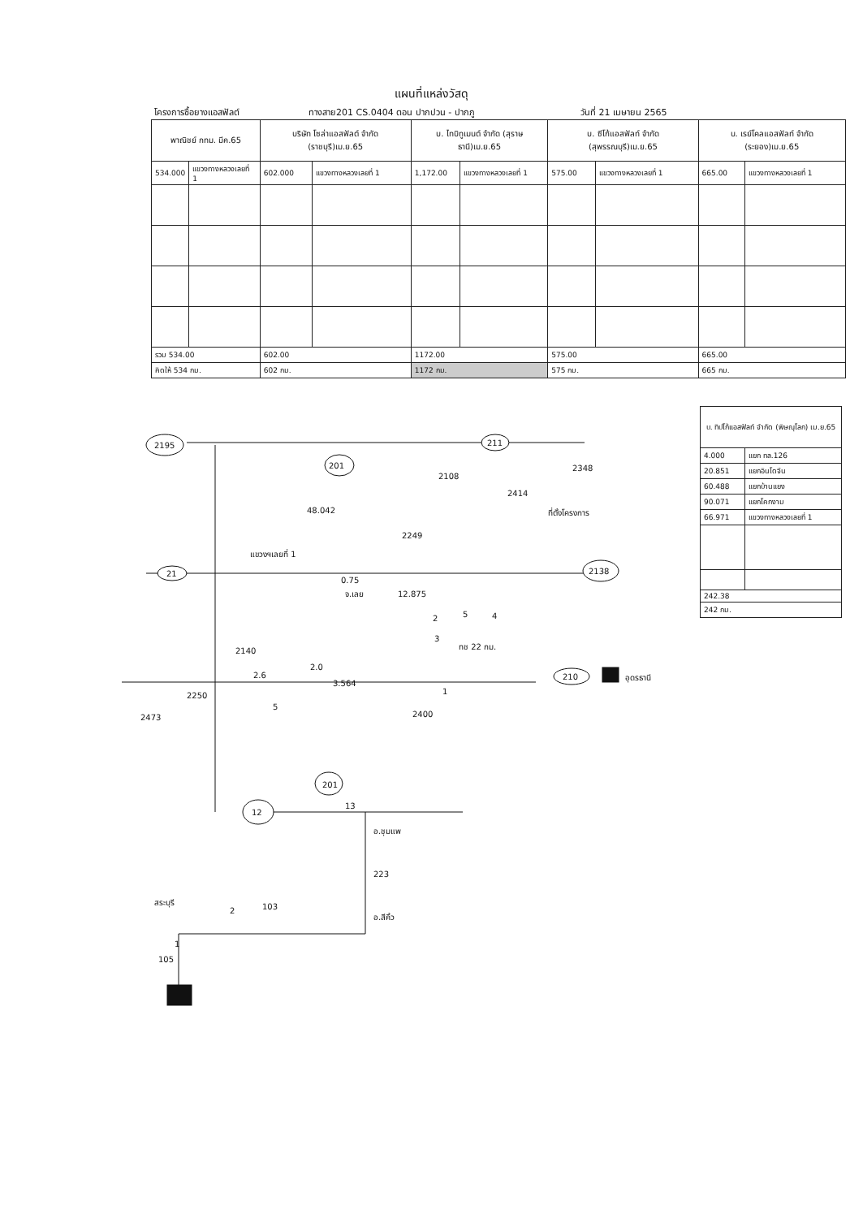แผนที่แหล่งวัสดุ
โครงการซื้อยางแอสฟัลต์ ทางสาย201 CS.0404 ตอน ปากปวน - ปากภู วันที่ 21 เมษายน 2565
| พาณิชย์ กทม. มีค.65 | | บริษัท โซล่าแอสฟัลต์ จำกัด (ราชบุรี)เม.ย.65 | | บ. ไทบิทูเมนต์ จำกัด (สุราษธานี)เม.ย.65 | | บ. ซีโก้แอสฟัลท์ จำกัด (สุพรรณบุรี)เม.ย.65 | | บ. เรย์โคลแอสฟัลท์ จำกัด (ระยอง)เม.ย.65 | |
| --- | --- | --- | --- | --- | --- | --- | --- | --- | --- |
| 534.000 | แขวงทางหลวงเลยที่ 1 | 602.000 | แขวงทางหลวงเลยที่ 1 | 1,172.00 | แขวงทางหลวงเลยที่ 1 | 575.00 | แขวงทางหลวงเลยที่ 1 | 665.00 | แขวงทางหลวงเลยที่ 1 |
| รวม 534.00 | | 602.00 | | 1172.00 | | 575.00 | | 665.00 | |
| คิดให้ 534 กม. | | 602 กม. | | 1172 กม. | | 575 กม. | | 665 กม. | |
| บ. ทิปโก้แอสฟัลท์ จำกัด (พิษณุโลก) เม.ย.65 | |
| --- | --- |
| 4.000 | แยก ทล.126 |
| 20.851 | แยกอินโดจีน |
| 60.488 | แยกบ้านแยง |
| 90.071 | แยกโคกงาม |
| 66.971 | แขวงทางหลวงเลยที่ 1 |
| 242.38 | |
| 242 กม. | |
2195
201
211
2348
2108
2414
ที่ตั้งโครงการ
48.042
2249
แขวงฯเลยที่ 1
21
2138
0.75
จ.เลย
12.875
2
5
4
3
ทช 22 กม.
2140
2.0
2.6
3.564
210
อุดรธานี
1
2250
5
2473
2400
201
12
13
อ.ชุมแพ
223
สระบุรี
2
103
อ.สีคิ้ว
1
105